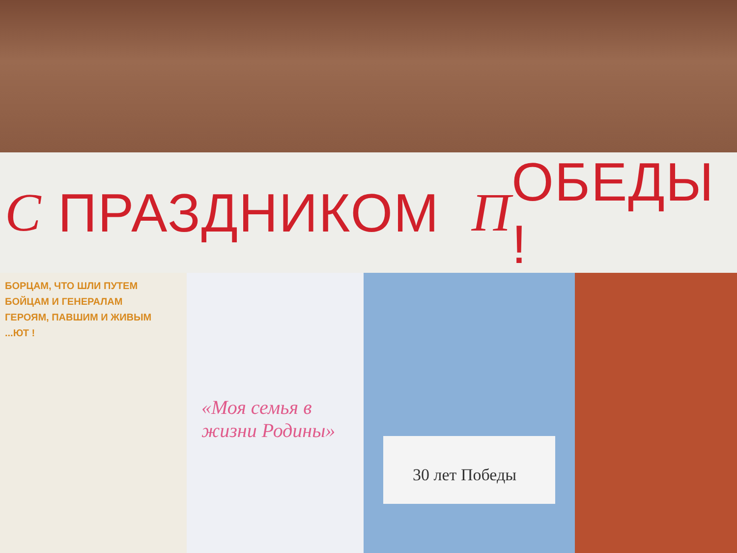С ПРАЗДНИКОМ П ОБЕДЫ !
БОРЦАМ, ЧТО ШЛИ ПУТЕМ
БОЙЦАМ И ГЕНЕРАЛАМ
ГЕРОЯМ, ПАВШИМ И ЖИВЫМ
...ЮТ !
«Моя семья в жизни Родины»
30 лет Победы